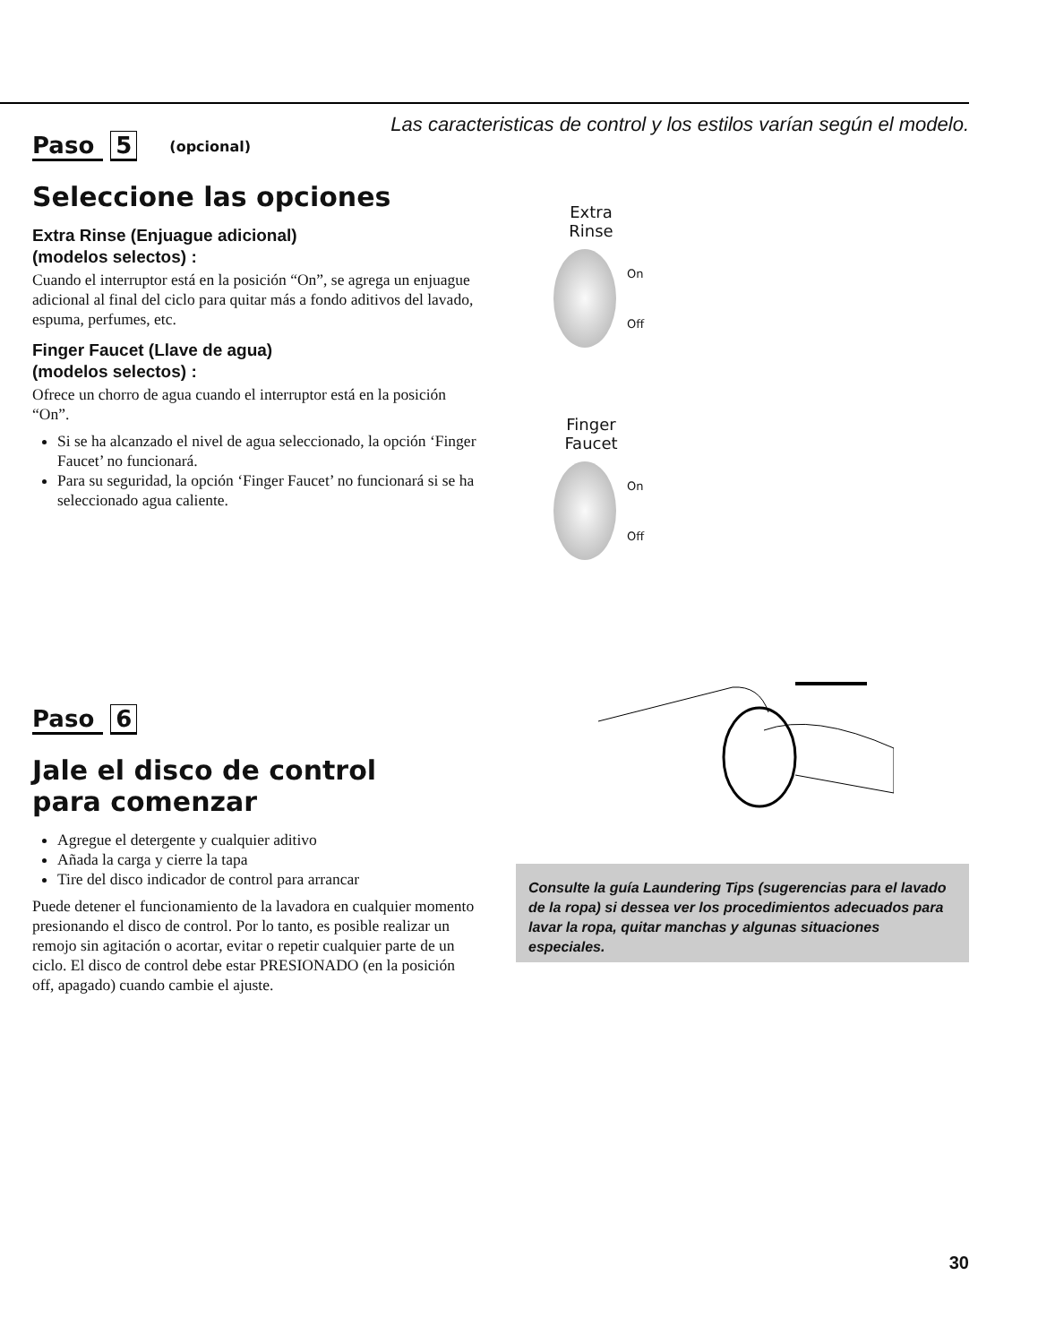Las caracteristicas de control y los estilos varían según el modelo.
Paso 5 (opcional)
Seleccione las opciones
Extra Rinse (Enjuague adicional)
(modelos selectos) :
Cuando el interruptor está en la posición “On”, se agrega un enjuague adicional al final del ciclo para quitar más a fondo aditivos del lavado, espuma, perfumes, etc.
Finger Faucet (Llave de agua)
(modelos selectos) :
Ofrece un chorro de agua cuando el interruptor está en la posición “On”.
Si se ha alcanzado el nivel de agua seleccionado, la opción ‘Finger Faucet’ no funcionará.
Para su seguridad, la opción ‘Finger Faucet’ no funcionará si se ha seleccionado agua caliente.
Extra
Rinse
On
Off
Finger
Faucet
On
Off
Paso 6
Jale el disco de control
para comenzar
Agregue el detergente y cualquier aditivo
Añada la carga y cierre la tapa
Tire del disco indicador de control para arrancar
Puede detener el funcionamiento de la lavadora en cualquier momento presionando el disco de control. Por lo tanto, es posible realizar un remojo sin agitación o acortar, evitar o repetir cualquier parte de un ciclo. El disco de control debe estar PRESIONADO (en la posición off, apagado) cuando cambie el ajuste.
Consulte la guía Laundering Tips (sugerencias para el lavado de la ropa) si dessea ver los procedimientos adecuados para lavar la ropa, quitar manchas y algunas situaciones especiales.
30